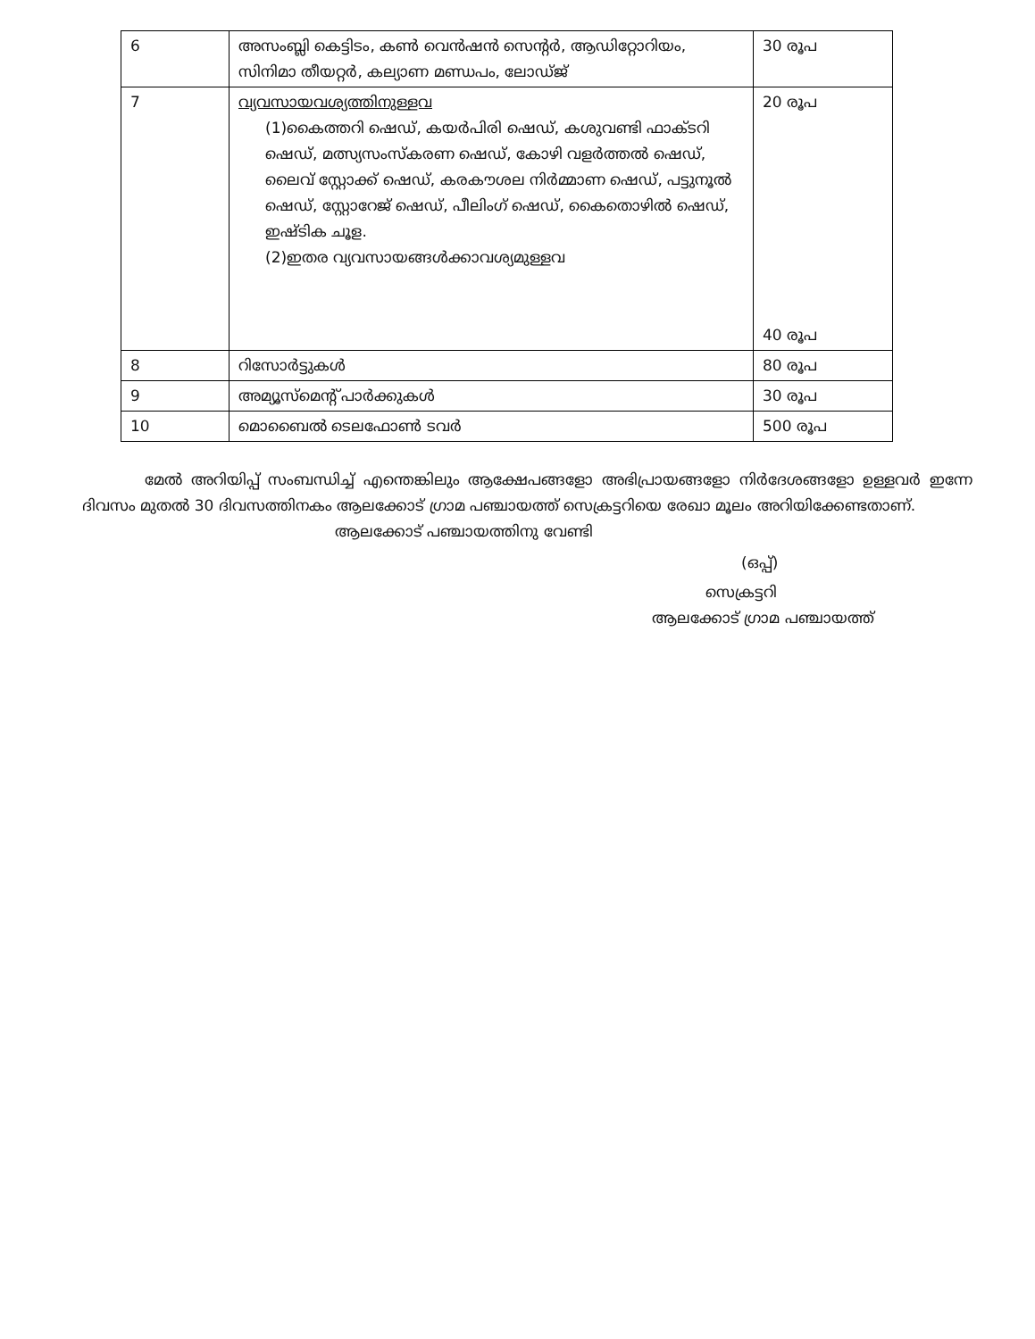| 6 | അസംബ്ലി കെട്ടിടം, കൺ വെൻഷൻ സെന്റർ, ആഡിറ്റോറിയം, സിനിമാ തീയറ്റർ, കല്യാണ മണ്ഡപം, ലോഡ്ജ് | 30 രൂപ |
| 7 | വ്യവസായവശ്യത്തിനുള്ളവ (1)കൈത്തറി ഷെഡ്, കയർപിരി ഷെഡ്, കശുവണ്ടി ഫാക്ടറി ഷെഡ്, മത്സ്യസംസ്കരണ ഷെഡ്, കോഴി വളർത്തൽ ഷെഡ്, ലൈവ് സ്റ്റോക്ക് ഷെഡ്, കരകൗശല നിർമ്മാണ ഷെഡ്, പട്ടുനൂൽ ഷെഡ്, സ്റ്റോറേജ് ഷെഡ്, പീലിംഗ് ഷെഡ്, കൈതൊഴിൽ ഷെഡ്, ഇഷ്ടിക ചൂള. (2)ഇതര വ്യവസായങ്ങൾക്കാവശ്യമുള്ളവ | 20 രൂപ 40 രൂപ |
| 8 | റിസോർട്ടുകൾ | 80 രൂപ |
| 9 | അമ്യൂസ്മെന്റ് പാർക്കുകൾ | 30 രൂപ |
| 10 | മൊബൈൽ ടെലഫോൺ ടവർ | 500 രൂപ |
മേൽ അറിയിപ്പ് സംബന്ധിച്ച് എന്തെങ്കിലും ആക്ഷേപങ്ങളോ അഭിപ്രായങ്ങളോ നിർദേശങ്ങളോ ഉള്ളവർ ഇന്നേ ദിവസം മുതൽ 30 ദിവസത്തിനകം ആലക്കോട് ഗ്രാമ പഞ്ചായത്ത് സെക്രട്ടറിയെ രേഖാ മൂലം അറിയിക്കേണ്ടതാണ്.
ആലക്കോട് പഞ്ചായത്തിനു വേണ്ടി
(ഒപ്പ്)
സെക്രട്ടറി
ആലക്കോട് ഗ്രാമ പഞ്ചായത്ത്